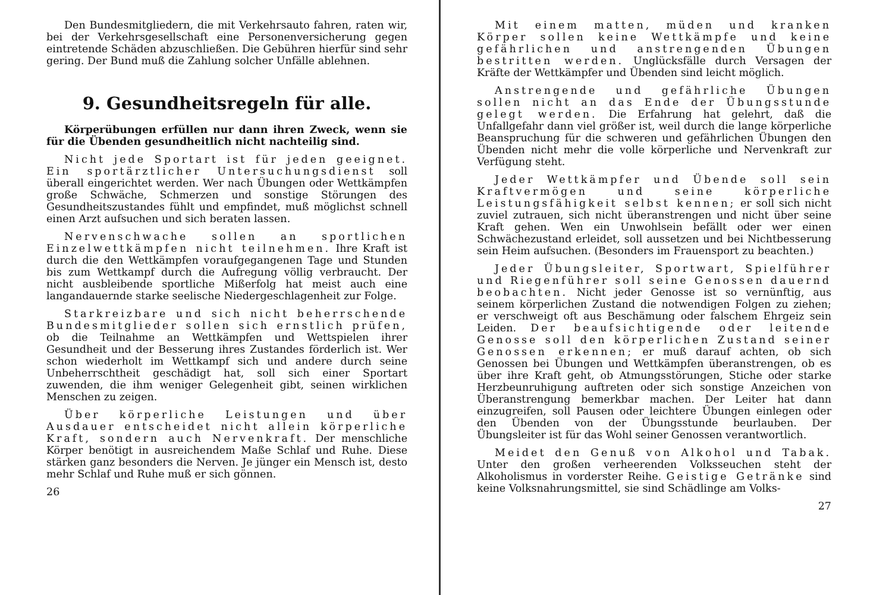Den Bundesmitgliedern, die mit Verkehrsauto fahren, raten wir, bei der Verkehrsgesellschaft eine Personenversicherung gegen eintretende Schäden abzuschließen. Die Gebühren hierfür sind sehr gering. Der Bund muß die Zahlung solcher Unfälle ablehnen.
9. Gesundheitsregeln für alle.
Körperübungen erfüllen nur dann ihren Zweck, wenn sie für die Übenden gesundheitlich nicht nachteilig sind.
Nicht jede Sportart ist für jeden geeignet. Ein sportärztlicher Untersuchungsdienst soll überall eingerichtet werden. Wer nach Übungen oder Wettkämpfen große Schwäche, Schmerzen und sonstige Störungen des Gesundheitszustandes fühlt und empfindet, muß möglichst schnell einen Arzt aufsuchen und sich beraten lassen.
Nervenschwache sollen an sportlichen Einzelwettkämpfen nicht teilnehmen. Ihre Kraft ist durch die den Wettkämpfen voraufgegangenen Tage und Stunden bis zum Wettkampf durch die Aufregung völlig verbraucht. Der nicht ausbleibende sportliche Mißerfolg hat meist auch eine langandauernde starke seelische Niedergeschlagenheit zur Folge.
Starkreizbare und sich nicht beherrschende Bundesmitglieder sollen sich ernstlich prüfen, ob die Teilnahme an Wettkämpfen und Wettspielen ihrer Gesundheit und der Besserung ihres Zustandes förderlich ist. Wer schon wiederholt im Wettkampf sich und andere durch seine Unbeherrschtheit geschädigt hat, soll sich einer Sportart zuwenden, die ihm weniger Gelegenheit gibt, seinen wirklichen Menschen zu zeigen.
Über körperliche Leistungen und über Ausdauer entscheidet nicht allein körperliche Kraft, sondern auch Nervenkraft. Der menschliche Körper benötigt in ausreichendem Maße Schlaf und Ruhe. Diese stärken ganz besonders die Nerven. Je jünger ein Mensch ist, desto mehr Schlaf und Ruhe muß er sich gönnen.
26
Mit einem matten, müden und kranken Körper sollen keine Wettkämpfe und keine gefährlichen und anstrengenden Übungen bestritten werden. Unglücksfälle durch Versagen der Kräfte der Wettkämpfer und Übenden sind leicht möglich.
Anstrengende und gefährliche Übungen sollen nicht an das Ende der Übungsstunde gelegt werden. Die Erfahrung hat gelehrt, daß die Unfallgefahr dann viel größer ist, weil durch die lange körperliche Beanspruchung für die schweren und gefährlichen Übungen den Übenden nicht mehr die volle körperliche und Nervenkraft zur Verfügung steht.
Jeder Wettkämpfer und Übende soll sein Kraftvermögen und seine körperliche Leistungsfähigkeit selbst kennen; er soll sich nicht zuviel zutrauen, sich nicht überanstrengen und nicht über seine Kraft gehen. Wen ein Unwohlsein befällt oder wer einen Schwächezustand erleidet, soll aussetzen und bei Nichtbesserung sein Heim aufsuchen. (Besonders im Frauensport zu beachten.)
Jeder Übungsleiter, Sportwart, Spielführer und Riegenführer soll seine Genossen dauernd beobachten. Nicht jeder Genosse ist so vernünftig, aus seinem körperlichen Zustand die notwendigen Folgen zu ziehen; er verschweigt oft aus Beschämung oder falschem Ehrgeiz sein Leiden. Der beaufsichtigende oder leitende Genosse soll den körperlichen Zustand seiner Genossen erkennen; er muß darauf achten, ob sich Genossen bei Übungen und Wettkämpfen überanstrengen, ob es über ihre Kraft geht, ob Atmungsstörungen, Stiche oder starke Herzbeunruhigung auftreten oder sich sonstige Anzeichen von Überanstrengung bemerkbar machen. Der Leiter hat dann einzugreifen, soll Pausen oder leichtere Übungen einlegen oder den Übenden von der Übungsstunde beurlauben. Der Übungsleiter ist für das Wohl seiner Genossen verantwortlich.
Meidet den Genuß von Alkohol und Tabak. Unter den großen verheerenden Volksseuchen steht der Alkoholismus in vorderster Reihe. Geistige Getränke sind keine Volksnahrungsmittel, sie sind Schädlinge am Volks-
27